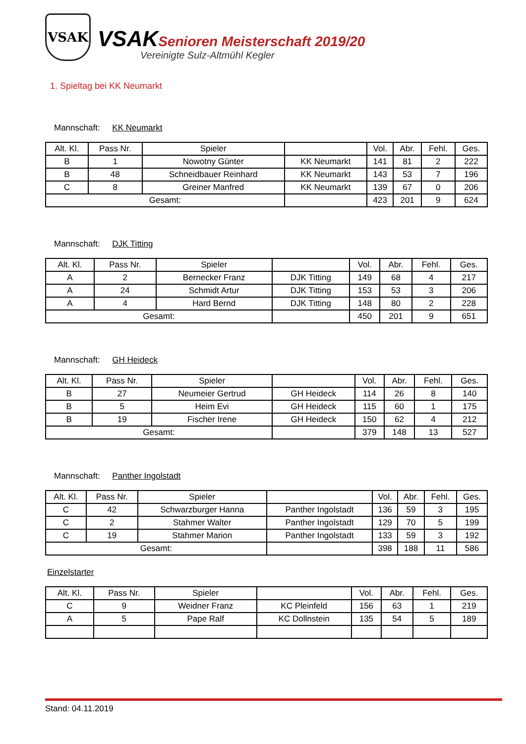VSAK
VSAK Senioren Meisterschaft 2019/20
Vereinigte Sulz-Altmühl Kegler
1. Spieltag bei KK Neumarkt
Mannschaft: KK Neumarkt
| Alt. Kl. | Pass Nr. | Spieler | | Vol. | Abr. | Fehl. | Ges. |
| --- | --- | --- | --- | --- | --- | --- | --- |
| B | 1 | Nowotny Günter | KK Neumarkt | 141 | 81 | 2 | 222 |
| B | 48 | Schneidbauer Reinhard | KK Neumarkt | 143 | 53 | 7 | 196 |
| C | 8 | Greiner Manfred | KK Neumarkt | 139 | 67 | 0 | 206 |
| Gesamt: | | | | 423 | 201 | 9 | 624 |
Mannschaft: DJK Titting
| Alt. Kl. | Pass Nr. | Spieler | | Vol. | Abr. | Fehl. | Ges. |
| --- | --- | --- | --- | --- | --- | --- | --- |
| A | 2 | Bernecker Franz | DJK Titting | 149 | 68 | 4 | 217 |
| A | 24 | Schmidt Artur | DJK Titting | 153 | 53 | 3 | 206 |
| A | 4 | Hard Bernd | DJK Titting | 148 | 80 | 2 | 228 |
| Gesamt: | | | | 450 | 201 | 9 | 651 |
Mannschaft: GH Heideck
| Alt. Kl. | Pass Nr. | Spieler | | Vol. | Abr. | Fehl. | Ges. |
| --- | --- | --- | --- | --- | --- | --- | --- |
| B | 27 | Neumeier Gertrud | GH Heideck | 114 | 26 | 8 | 140 |
| B | 5 | Heim Evi | GH Heideck | 115 | 60 | 1 | 175 |
| B | 19 | Fischer Irene | GH Heideck | 150 | 62 | 4 | 212 |
| Gesamt: | | | | 379 | 148 | 13 | 527 |
Mannschaft: Panther Ingolstadt
| Alt. Kl. | Pass Nr. | Spieler | | Vol. | Abr. | Fehl. | Ges. |
| --- | --- | --- | --- | --- | --- | --- | --- |
| C | 42 | Schwarzburger Hanna | Panther Ingolstadt | 136 | 59 | 3 | 195 |
| C | 2 | Stahmer Walter | Panther Ingolstadt | 129 | 70 | 5 | 199 |
| C | 19 | Stahmer Marion | Panther Ingolstadt | 133 | 59 | 3 | 192 |
| Gesamt: | | | | 398 | 188 | 11 | 586 |
Einzelstarter
| Alt. Kl. | Pass Nr. | Spieler | | Vol. | Abr. | Fehl. | Ges. |
| --- | --- | --- | --- | --- | --- | --- | --- |
| C | 9 | Weidner Franz | KC Pleinfeld | 156 | 63 | 1 | 219 |
| A | 5 | Pape Ralf | KC Dollnstein | 135 | 54 | 5 | 189 |
Stand: 04.11.2019